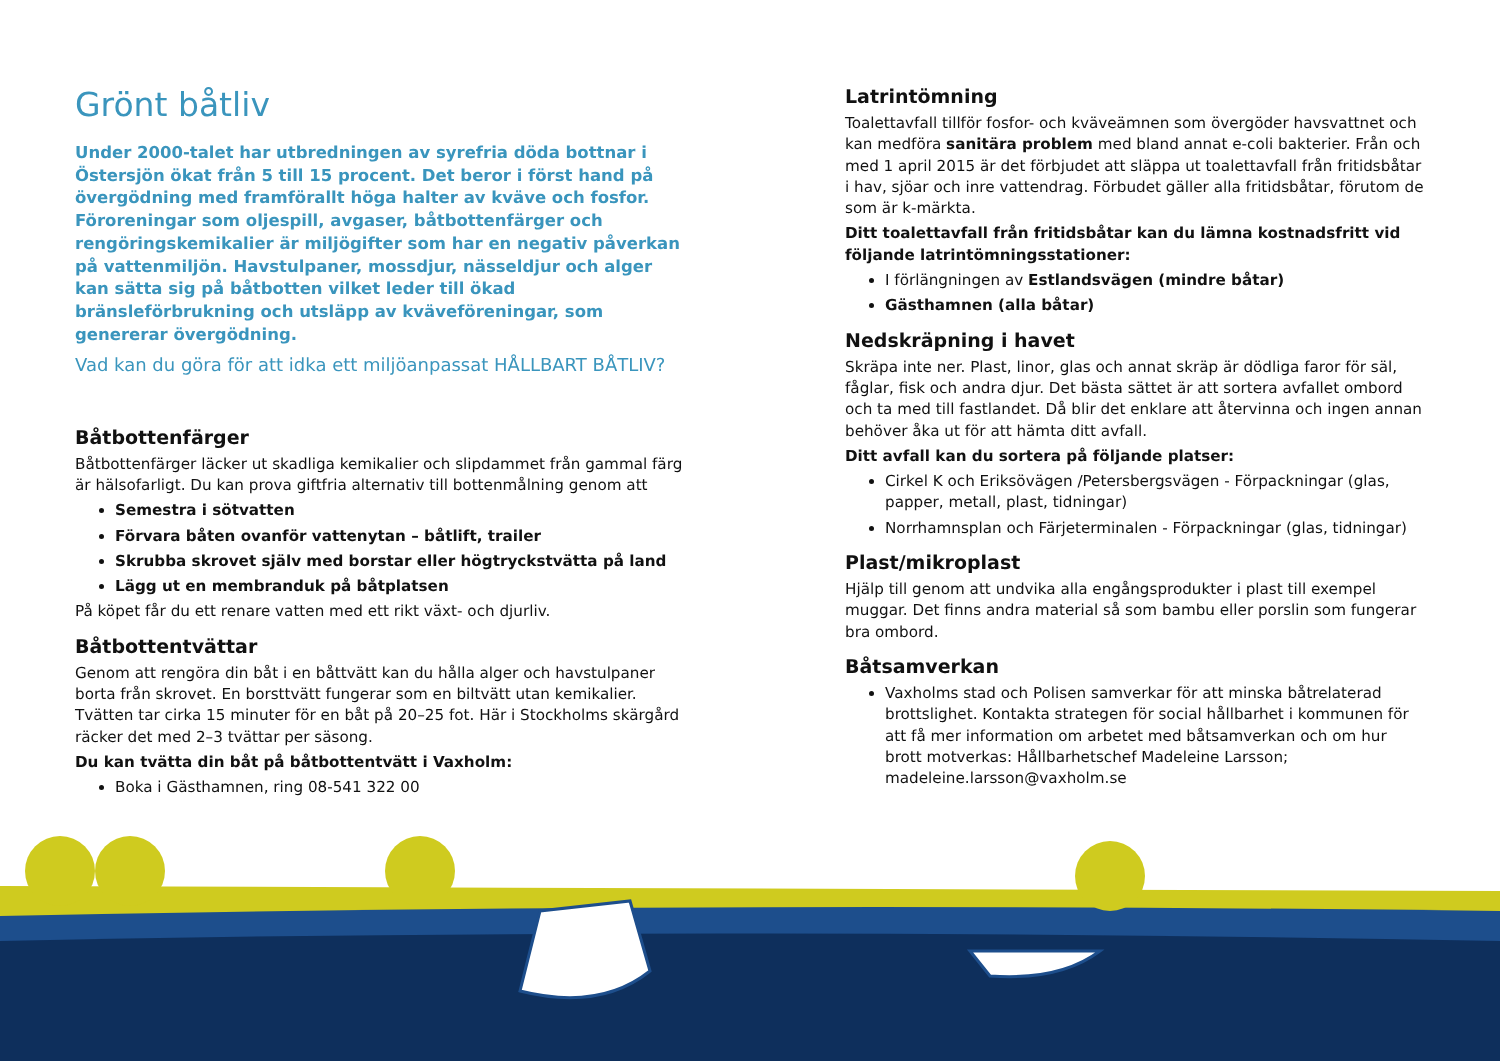Grönt båtliv
Under 2000-talet har utbredningen av syrefria döda bottnar i Östersjön ökat från 5 till 15 procent. Det beror i först hand på övergödning med framförallt höga halter av kväve och fosfor. Föroreningar som oljespill, avgaser, båtbottenfärger och rengöringskemikalier är miljögifter som har en negativ påverkan på vattenmiljön. Havstulpaner, mossdjur, nässeldjur och alger kan sätta sig på båtbotten vilket leder till ökad bränsleförbrukning och utsläpp av kväveföreningar, som genererar övergödning.
Vad kan du göra för att idka ett miljöanpassat HÅLLBART BÅTLIV?
Båtbottenfärger
Båtbottenfärger läcker ut skadliga kemikalier och slipdammet från gammal färg är hälsofarligt. Du kan prova giftfria alternativ till bottenmålning genom att
Semestra i sötvatten
Förvara båten ovanför vattenytan – båtlift, trailer
Skrubba skrovet själv med borstar eller högtryckstvätta på land
Lägg ut en membranduk på båtplatsen
På köpet får du ett renare vatten med ett rikt växt- och djurliv.
Båtbottentvättar
Genom att rengöra din båt i en båttvätt kan du hålla alger och havstulpaner borta från skrovet. En borsttvätt fungerar som en biltvätt utan kemikalier. Tvätten tar cirka 15 minuter för en båt på 20–25 fot. Här i Stockholms skärgård räcker det med 2–3 tvättar per säsong.
Du kan tvätta din båt på båtbottentvätt i Vaxholm:
Boka i Gästhamnen, ring 08-541 322 00
Latrintömning
Toalettavfall tillför fosfor- och kväveämnen som övergöder havsvattnet och kan medföra sanitära problem med bland annat e-coli bakterier. Från och med 1 april 2015 är det förbjudet att släppa ut toalettavfall från fritidsbåtar i hav, sjöar och inre vattendrag. Förbudet gäller alla fritidsbåtar, förutom de som är k-märkta.
Ditt toalettavfall från fritidsbåtar kan du lämna kostnadsfritt vid följande latrintömningsstationer:
I förlängningen av Estlandsvägen (mindre båtar)
Gästhamnen (alla båtar)
Nedskräpning i havet
Skräpa inte ner. Plast, linor, glas och annat skräp är dödliga faror för säl, fåglar, fisk och andra djur. Det bästa sättet är att sortera avfallet ombord och ta med till fastlandet. Då blir det enklare att återvinna och ingen annan behöver åka ut för att hämta ditt avfall.
Ditt avfall kan du sortera på följande platser:
Cirkel K och Eriksövägen /Petersbergsvägen - Förpackningar (glas, papper, metall, plast, tidningar)
Norrhamnsplan och Färjeterminalen - Förpackningar (glas, tidningar)
Plast/mikroplast
Hjälp till genom att undvika alla engångsprodukter i plast till exempel muggar. Det finns andra material så som bambu eller porslin som fungerar bra ombord.
Båtsamverkan
Vaxholms stad och Polisen samverkar för att minska båtrelaterad brottslighet. Kontakta strategen för social hållbarhet i kommunen för att få mer information om arbetet med båtsamverkan och om hur brott motverkas: Hållbarhetschef Madeleine Larsson; madeleine.larsson@vaxholm.se